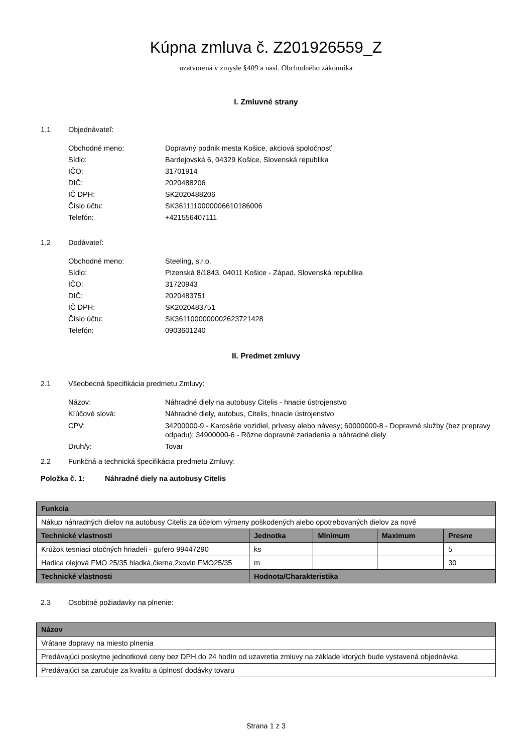Kúpna zmluva č. Z201926559_Z
uzatvorená v zmysle §409 a nasl. Obchodného zákonníka
I. Zmluvné strany
1.1 Objednávateľ:
Obchodné meno: Dopravný podnik mesta Košice, akciová spoločnosť
Sídlo: Bardejovská 6, 04329 Košice, Slovenská republika
IČO: 31701914
DIČ: 2020488206
IČ DPH: SK2020488206
Číslo účtu: SK3611110000006610186006
Telefón: +421556407111
1.2 Dodávateľ:
Obchodné meno: Steeling, s.r.o.
Sídlo: Plzenská 8/1843, 04011 Košice - Západ, Slovenská republika
IČO: 31720943
DIČ: 2020483751
IČ DPH: SK2020483751
Číslo účtu: SK3611000000002623721428
Telefón: 0903601240
II. Predmet zmluvy
2.1 Všeobecná špecifikácia predmetu Zmluvy:
Názov: Náhradné diely na autobusy Citelis - hnacie ústrojenstvo
Kľúčové slová: Náhradné diely, autobus, Citelis, hnacie ústrojenstvo
CPV: 34200000-9 - Karosérie vozidiel, prívesy alebo návesy; 60000000-8 - Dopravné služby (bez prepravy odpadu); 34900000-6 - Rôzne dopravné zariadenia a náhradné diely
Druh/y: Tovar
2.2 Funkčná a technická špecifikácia predmetu Zmluvy:
Položka č. 1: Náhradné diely na autobusy Citelis
| Funkcia | | | | |
| --- | --- | --- | --- | --- |
| Nákup náhradných dielov na autobusy Citelis za účelom výmeny poškodených alebo opotrebovaných dielov za nové | | | | |
| Technické vlastnosti | Jednotka | Minimum | Maximum | Presne |
| Krúžok tesniaci otočných hriadeli - gufero 99447290 | ks | | | 5 |
| Hadica olejová FMO 25/35 hladká,čierna,2xovin FMO25/35 | m | | | 30 |
| Technické vlastnosti | Hodnota/Charakteristika | | | |
2.3 Osobitné požiadavky na plnenie:
| Názov |
| --- |
| Vrátane dopravy na miesto plnenia |
| Predávajúci poskytne jednotkové ceny bez DPH do 24 hodín od uzavretia zmluvy na základe ktorých bude vystavená objednávka |
| Predávajúci sa zaručuje za kvalitu a úplnosť dodávky tovaru |
Strana 1 z 3